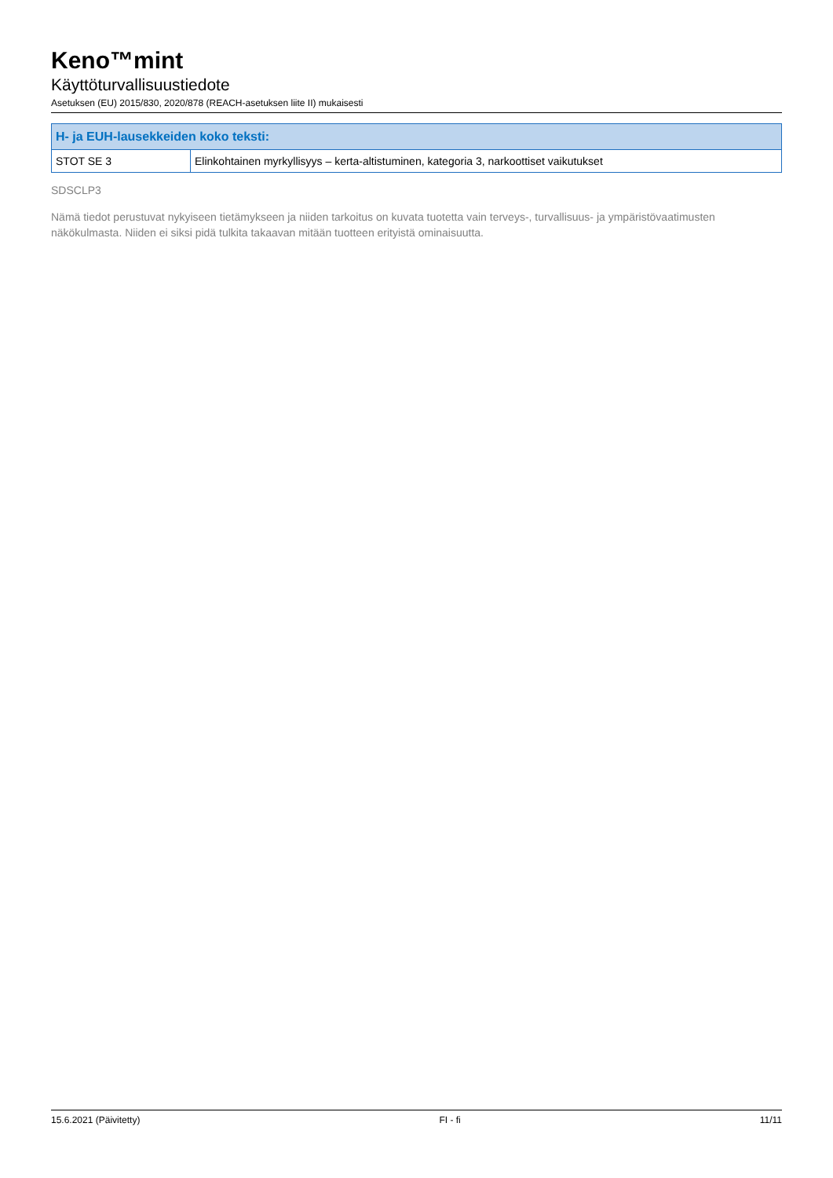Keno™mint
Käyttöturvallisuustiedote
Asetuksen (EU) 2015/830, 2020/878 (REACH-asetuksen liite II) mukaisesti
| H- ja EUH-lausekkeiden koko teksti: | |
| --- | --- |
| STOT SE 3 | Elinkohtainen myrkyllisyys – kerta-altistuminen, kategoria 3, narkoottiset vaikutukset |
SDSCLP3
Nämä tiedot perustuvat nykyiseen tietämykseen ja niiden tarkoitus on kuvata tuotetta vain terveys-, turvallisuus- ja ympäristövaatimusten näkökulmasta. Niiden ei siksi pidä tulkita takaavan mitään tuotteen erityistä ominaisuutta.
15.6.2021 (Päivitetty) FI - fi 11/11